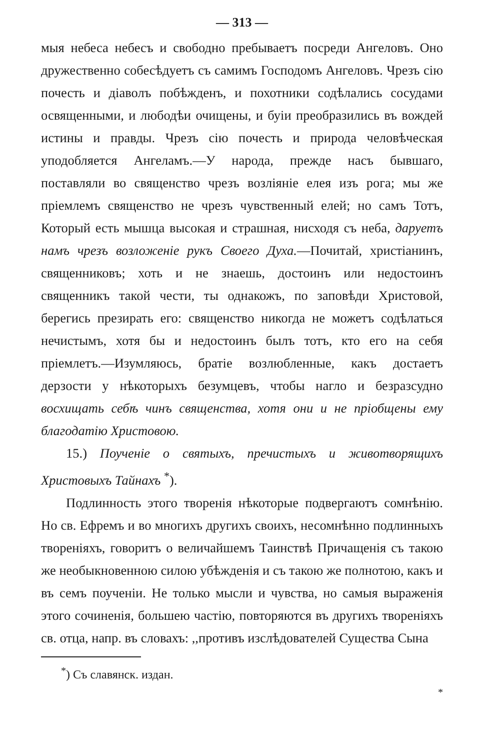— 313 —
мыя небеса небесъ и свободно пребываетъ посреди Ангеловъ. Оно дружественно собесѣдуетъ съ самимъ Господомъ Ангеловъ. Чрезъ сію почесть и діаволъ побѣжденъ, и похотники содѣлались сосудами освященными, и любодѣи очищены, и буіи преобразились въ вождей истины и правды. Чрезъ сію почесть и природа человѣческая уподобляется Ангеламъ.—У народа, прежде насъ бывшаго, поставляли во священство чрезъ возліяніе елея изъ рога; мы же пріемлемъ священство не чрезъ чувственный елей; но самъ Тотъ, Который есть мышца высокая и страшная, нисходя съ неба, даруетъ намъ чрезъ возложеніе рукъ Своего Духа.—Почитай, христіанинъ, священниковъ; хоть и не знаешь, достоинъ или недостоинъ священникъ такой чести, ты однакожъ, по заповѣди Христовой, берегись презирать его: священство никогда не можетъ содѣлаться нечистымъ, хотя бы и недостоинъ былъ тотъ, кто его на себя пріемлетъ.—Изумляюсь, братіе возлюбленные, какъ достаетъ дерзости у нѣкоторыхъ безумцевъ, чтобы нагло и безразсудно восхищать себѣ чинъ священства, хотя они и не пріобщены ему благодатію Христовою.
15.) Поученіе о святыхъ, пречистыхъ и животворящихъ Христовыхъ Тайнахъ <sup>*</sup>).
Подлинность этого творенія нѣкоторые подвергаютъ сомнѣнію. Но св. Ефремъ и во многихъ другихъ своихъ, несомнѣнно подлинныхъ твореніяхъ, говоритъ о величайшемъ Таинствѣ Причащенія съ такою же необыкновенною силою убѣжденія и съ такою же полнотою, какъ и въ семъ поученіи. Не только мысли и чувства, но самыя выраженія этого сочиненія, большею частію, повторяются въ другихъ твореніяхъ св. отца, напр. въ словахъ: ,,противъ изслѣдователей Существа Сына
<sup>*</sup>) Съ славянск. издан.
*